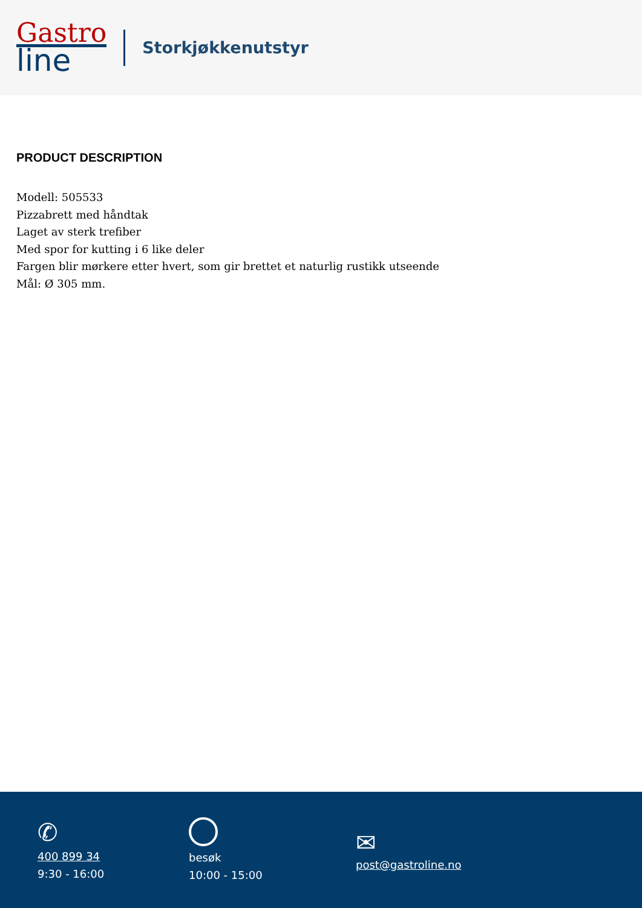Gastro
line
Storkjøkkenutstyr
PRODUCT DESCRIPTION
Modell: 505533
Pizzabrett med håndtak
Laget av sterk trefiber
Med spor for kutting i 6 like deler
Fargen blir mørkere etter hvert, som gir brettet et naturlig rustikk utseende
Mål: Ø 305 mm.
✆
400 899 34
9:30 - 16:00
besøk
10:00 - 15:00
✉
post@gastroline.no